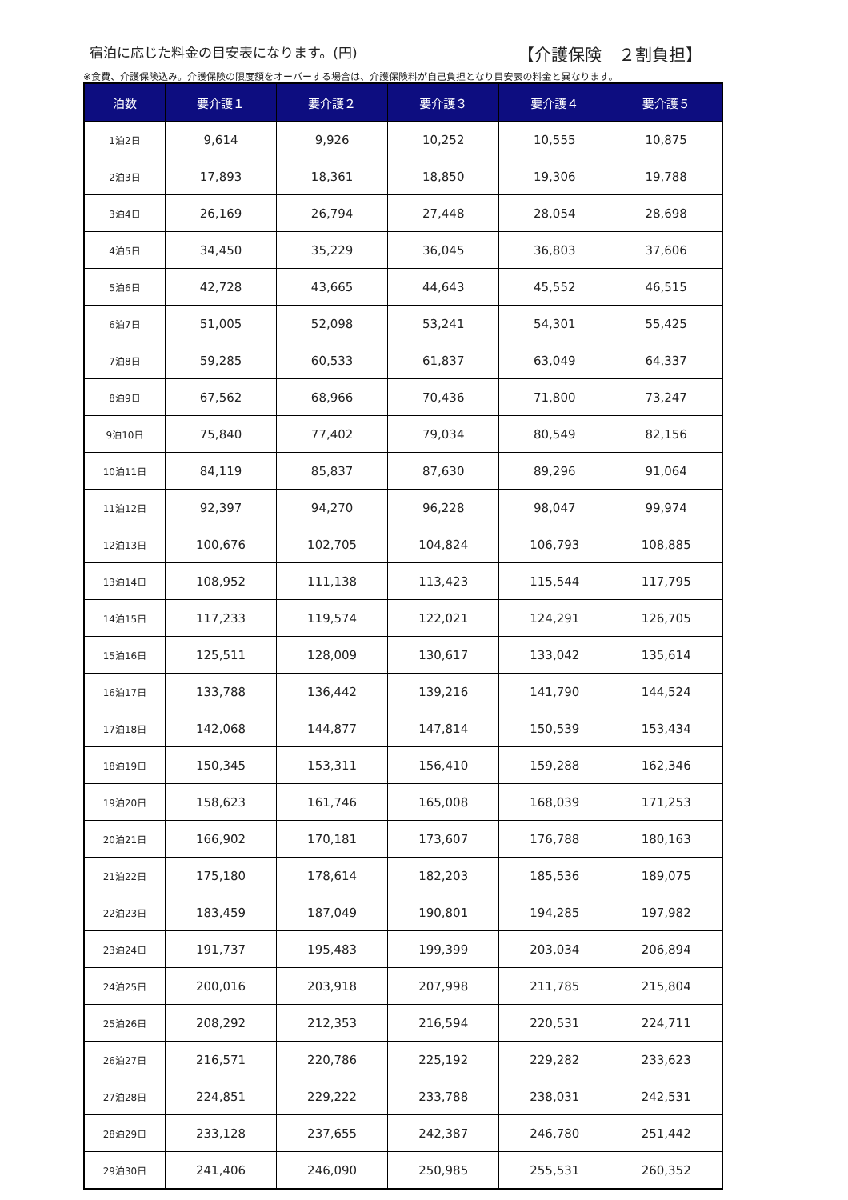宿泊に応じた料金の目安表になります。(円) 【介護保険　２割負担】
※食費、介護保険込み。介護保険の限度額をオーバーする場合は、介護保険料が自己負担となり目安表の料金と異なります。
| 泊数 | 要介護１ | 要介護２ | 要介護３ | 要介護４ | 要介護５ |
| --- | --- | --- | --- | --- | --- |
| 1泊2日 | 9,614 | 9,926 | 10,252 | 10,555 | 10,875 |
| 2泊3日 | 17,893 | 18,361 | 18,850 | 19,306 | 19,788 |
| 3泊4日 | 26,169 | 26,794 | 27,448 | 28,054 | 28,698 |
| 4泊5日 | 34,450 | 35,229 | 36,045 | 36,803 | 37,606 |
| 5泊6日 | 42,728 | 43,665 | 44,643 | 45,552 | 46,515 |
| 6泊7日 | 51,005 | 52,098 | 53,241 | 54,301 | 55,425 |
| 7泊8日 | 59,285 | 60,533 | 61,837 | 63,049 | 64,337 |
| 8泊9日 | 67,562 | 68,966 | 70,436 | 71,800 | 73,247 |
| 9泊10日 | 75,840 | 77,402 | 79,034 | 80,549 | 82,156 |
| 10泊11日 | 84,119 | 85,837 | 87,630 | 89,296 | 91,064 |
| 11泊12日 | 92,397 | 94,270 | 96,228 | 98,047 | 99,974 |
| 12泊13日 | 100,676 | 102,705 | 104,824 | 106,793 | 108,885 |
| 13泊14日 | 108,952 | 111,138 | 113,423 | 115,544 | 117,795 |
| 14泊15日 | 117,233 | 119,574 | 122,021 | 124,291 | 126,705 |
| 15泊16日 | 125,511 | 128,009 | 130,617 | 133,042 | 135,614 |
| 16泊17日 | 133,788 | 136,442 | 139,216 | 141,790 | 144,524 |
| 17泊18日 | 142,068 | 144,877 | 147,814 | 150,539 | 153,434 |
| 18泊19日 | 150,345 | 153,311 | 156,410 | 159,288 | 162,346 |
| 19泊20日 | 158,623 | 161,746 | 165,008 | 168,039 | 171,253 |
| 20泊21日 | 166,902 | 170,181 | 173,607 | 176,788 | 180,163 |
| 21泊22日 | 175,180 | 178,614 | 182,203 | 185,536 | 189,075 |
| 22泊23日 | 183,459 | 187,049 | 190,801 | 194,285 | 197,982 |
| 23泊24日 | 191,737 | 195,483 | 199,399 | 203,034 | 206,894 |
| 24泊25日 | 200,016 | 203,918 | 207,998 | 211,785 | 215,804 |
| 25泊26日 | 208,292 | 212,353 | 216,594 | 220,531 | 224,711 |
| 26泊27日 | 216,571 | 220,786 | 225,192 | 229,282 | 233,623 |
| 27泊28日 | 224,851 | 229,222 | 233,788 | 238,031 | 242,531 |
| 28泊29日 | 233,128 | 237,655 | 242,387 | 246,780 | 251,442 |
| 29泊30日 | 241,406 | 246,090 | 250,985 | 255,531 | 260,352 |